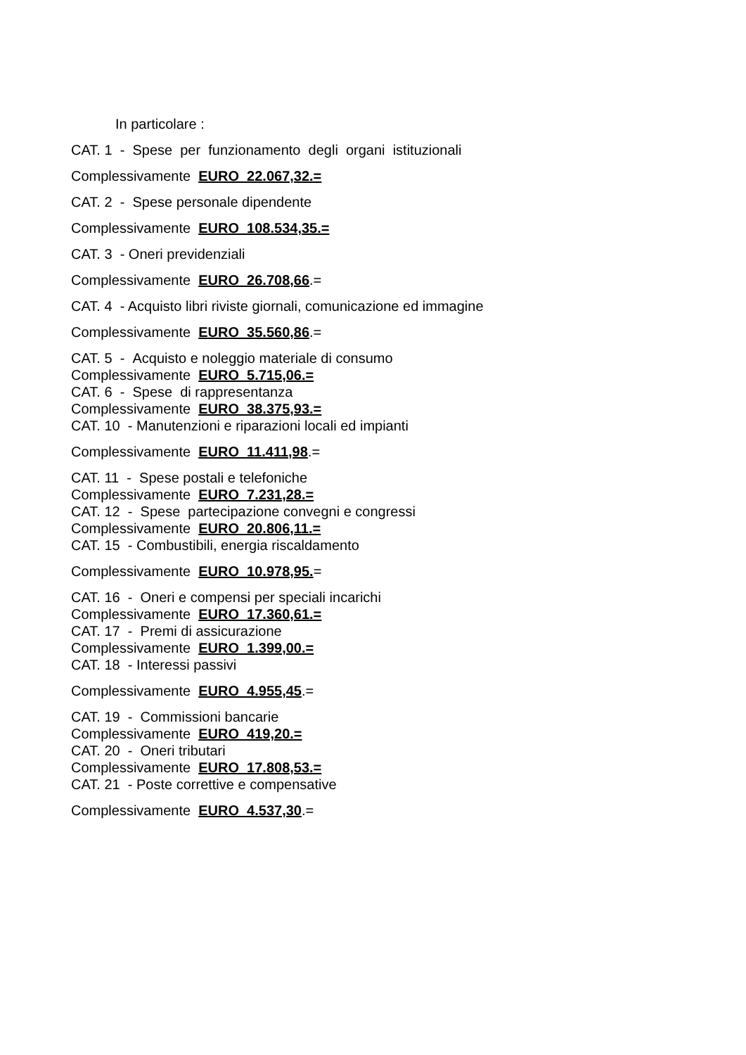In particolare :
CAT. 1 - Spese per funzionamento degli organi istituzionali
Complessivamente EURO 22.067,32.=
CAT. 2 - Spese personale dipendente
Complessivamente EURO 108.534,35.=
CAT. 3 - Oneri previdenziali
Complessivamente EURO 26.708,66.=
CAT. 4 - Acquisto libri riviste giornali, comunicazione ed immagine
Complessivamente EURO 35.560,86.=
CAT. 5 - Acquisto e noleggio materiale di consumo
Complessivamente EURO 5.715,06.=
CAT. 6 - Spese di rappresentanza
Complessivamente EURO 38.375,93.=
CAT. 10 - Manutenzioni e riparazioni locali ed impianti
Complessivamente EURO 11.411,98.=
CAT. 11 - Spese postali e telefoniche
Complessivamente EURO 7.231,28.=
CAT. 12 - Spese partecipazione convegni e congressi
Complessivamente EURO 20.806,11.=
CAT. 15 - Combustibili, energia riscaldamento
Complessivamente EURO 10.978,95.=
CAT. 16 - Oneri e compensi per speciali incarichi
Complessivamente EURO 17.360,61.=
CAT. 17 - Premi di assicurazione
Complessivamente EURO 1.399,00.=
CAT. 18 - Interessi passivi
Complessivamente EURO 4.955,45.=
CAT. 19 - Commissioni bancarie
Complessivamente EURO 419,20.=
CAT. 20 - Oneri tributari
Complessivamente EURO 17.808,53.=
CAT. 21 - Poste correttive e compensative
Complessivamente EURO 4.537,30.=